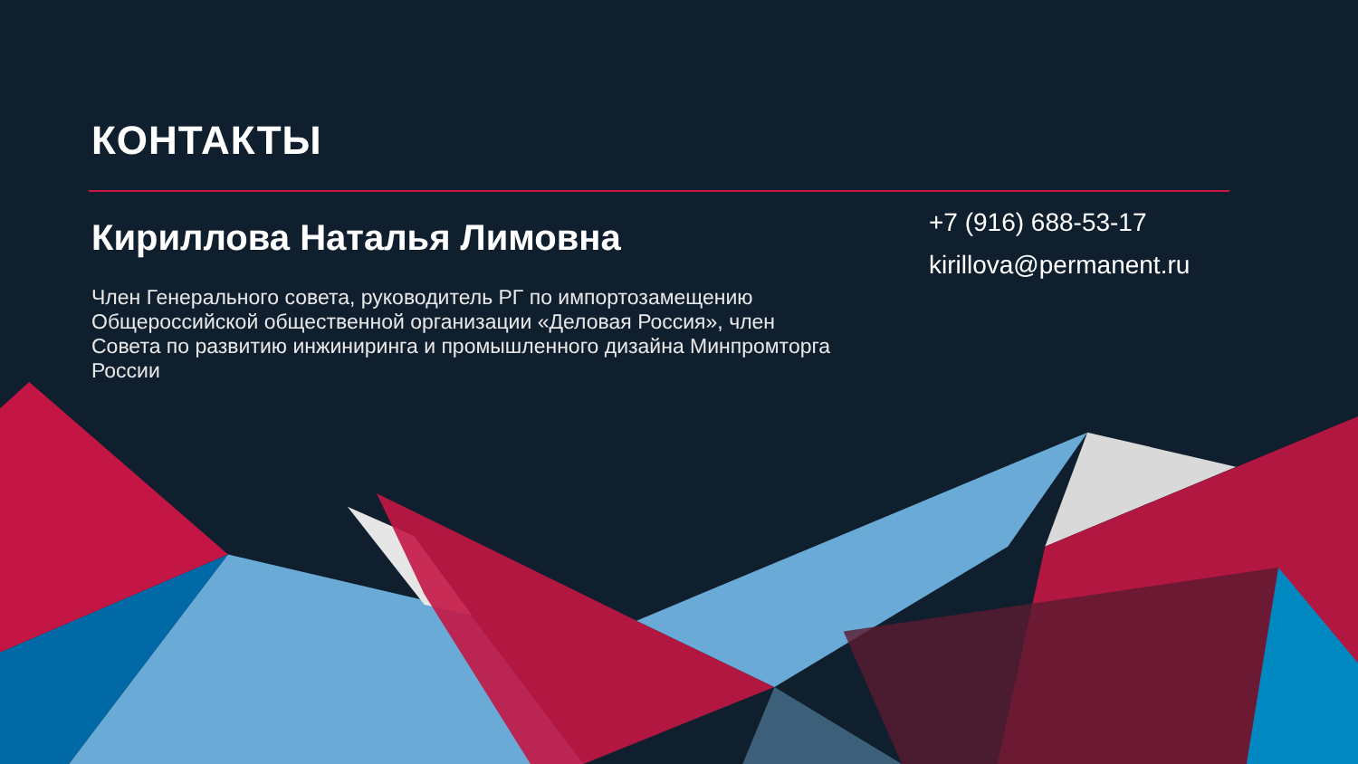КОНТАКТЫ
Кириллова Наталья Лимовна
Член Генерального совета, руководитель РГ по импортозамещению Общероссийской общественной организации «Деловая Россия», член Совета по развитию инжиниринга и промышленного дизайна Минпромторга России
+7 (916) 688-53-17
kirillova@permanent.ru